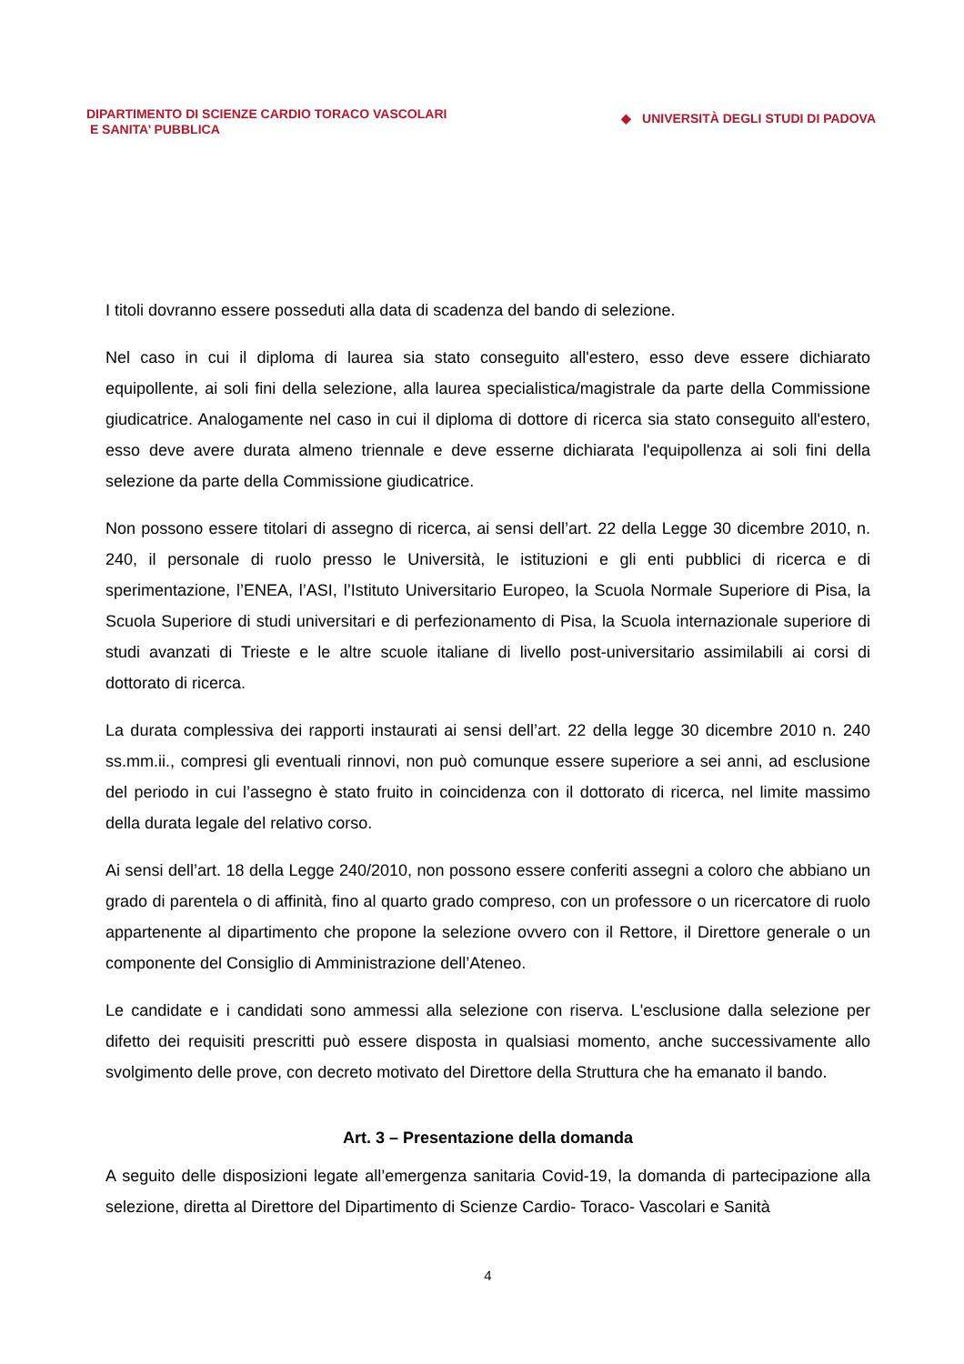DIPARTIMENTO DI SCIENZE CARDIO TORACO VASCOLARI
E SANITA’ PUBBLICA
◆ UNIVERSITÀ DEGLI STUDI DI PADOVA
I titoli dovranno essere posseduti alla data di scadenza del bando di selezione.
Nel caso in cui il diploma di laurea sia stato conseguito all'estero, esso deve essere dichiarato equipollente, ai soli fini della selezione, alla laurea specialistica/magistrale da parte della Commissione giudicatrice. Analogamente nel caso in cui il diploma di dottore di ricerca sia stato conseguito all'estero, esso deve avere durata almeno triennale e deve esserne dichiarata l'equipollenza ai soli fini della selezione da parte della Commissione giudicatrice.
Non possono essere titolari di assegno di ricerca, ai sensi dell’art. 22 della Legge 30 dicembre 2010, n. 240, il personale di ruolo presso le Università, le istituzioni e gli enti pubblici di ricerca e di sperimentazione, l’ENEA, l’ASI, l’Istituto Universitario Europeo, la Scuola Normale Superiore di Pisa, la Scuola Superiore di studi universitari e di perfezionamento di Pisa, la Scuola internazionale superiore di studi avanzati di Trieste e le altre scuole italiane di livello post-universitario assimilabili ai corsi di dottorato di ricerca.
La durata complessiva dei rapporti instaurati ai sensi dell’art. 22 della legge 30 dicembre 2010 n. 240 ss.mm.ii., compresi gli eventuali rinnovi, non può comunque essere superiore a sei anni, ad esclusione del periodo in cui l’assegno è stato fruito in coincidenza con il dottorato di ricerca, nel limite massimo della durata legale del relativo corso.
Ai sensi dell’art. 18 della Legge 240/2010, non possono essere conferiti assegni a coloro che abbiano un grado di parentela o di affinità, fino al quarto grado compreso, con un professore o un ricercatore di ruolo appartenente al dipartimento che propone la selezione ovvero con il Rettore, il Direttore generale o un componente del Consiglio di Amministrazione dell’Ateneo.
Le candidate e i candidati sono ammessi alla selezione con riserva. L'esclusione dalla selezione per difetto dei requisiti prescritti può essere disposta in qualsiasi momento, anche successivamente allo svolgimento delle prove, con decreto motivato del Direttore della Struttura che ha emanato il bando.
Art. 3 – Presentazione della domanda
A seguito delle disposizioni legate all’emergenza sanitaria Covid-19, la domanda di partecipazione alla selezione, diretta al Direttore del Dipartimento di Scienze Cardio- Toraco- Vascolari e Sanità
4